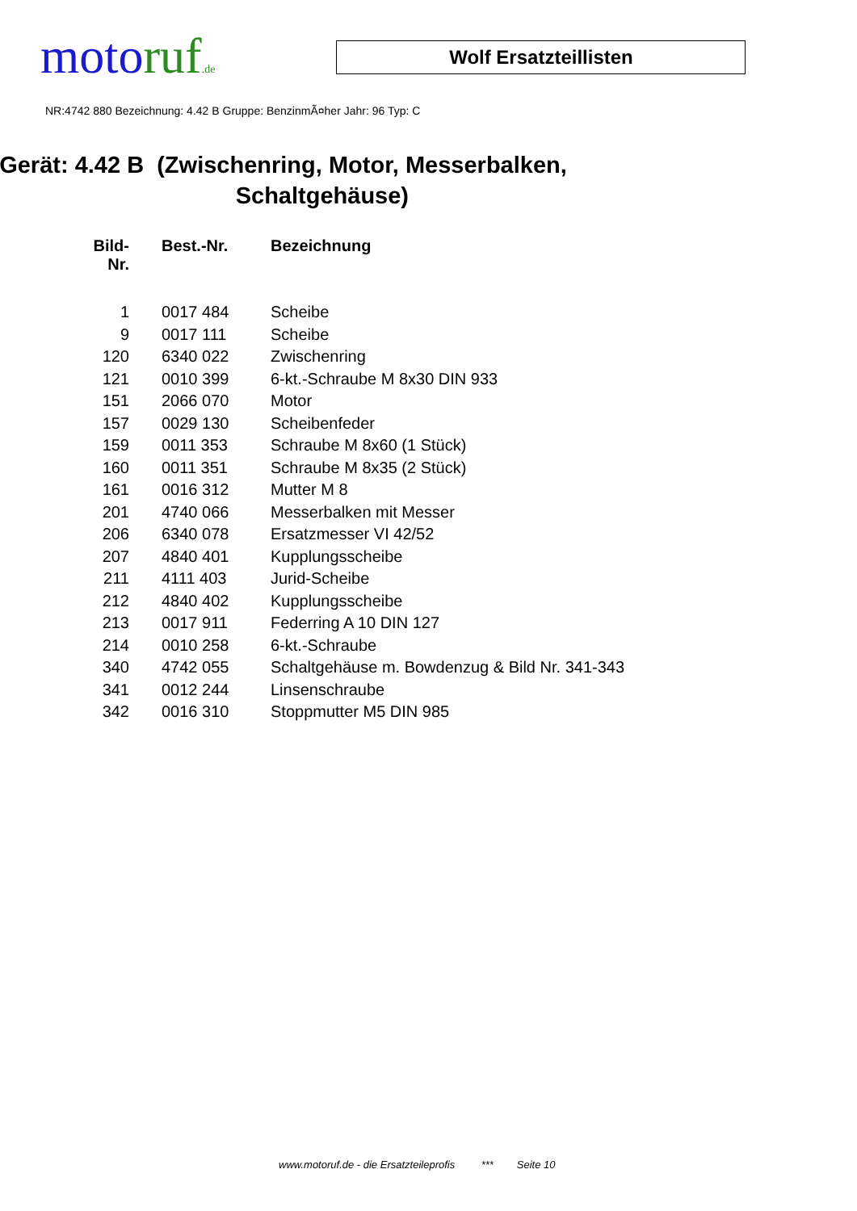motoruf.de
Wolf Ersatzteillisten
NR:4742 880 Bezeichnung: 4.42 B Gruppe: BenzinmÃ¤her Jahr: 96 Typ: C
Gerät: 4.42 B (Zwischenring, Motor, Messerbalken,
Schaltgehäuse)
| Bild- Nr. | Best.-Nr. | Bezeichnung |
| --- | --- | --- |
| 1 | 0017 484 | Scheibe |
| 9 | 0017 111 | Scheibe |
| 120 | 6340 022 | Zwischenring |
| 121 | 0010 399 | 6-kt.-Schraube M 8x30 DIN 933 |
| 151 | 2066 070 | Motor |
| 157 | 0029 130 | Scheibenfeder |
| 159 | 0011 353 | Schraube M 8x60 (1 Stück) |
| 160 | 0011 351 | Schraube M 8x35 (2 Stück) |
| 161 | 0016 312 | Mutter M 8 |
| 201 | 4740 066 | Messerbalken mit Messer |
| 206 | 6340 078 | Ersatzmesser VI 42/52 |
| 207 | 4840 401 | Kupplungsscheibe |
| 211 | 4111 403 | Jurid-Scheibe |
| 212 | 4840 402 | Kupplungsscheibe |
| 213 | 0017 911 | Federring A 10 DIN 127 |
| 214 | 0010 258 | 6-kt.-Schraube |
| 340 | 4742 055 | Schaltgehäuse m. Bowdenzug & Bild Nr. 341-343 |
| 341 | 0012 244 | Linsenschraube |
| 342 | 0016 310 | Stoppmutter M5 DIN 985 |
www.motoruf.de - die Ersatzteileprofis *** Seite 10